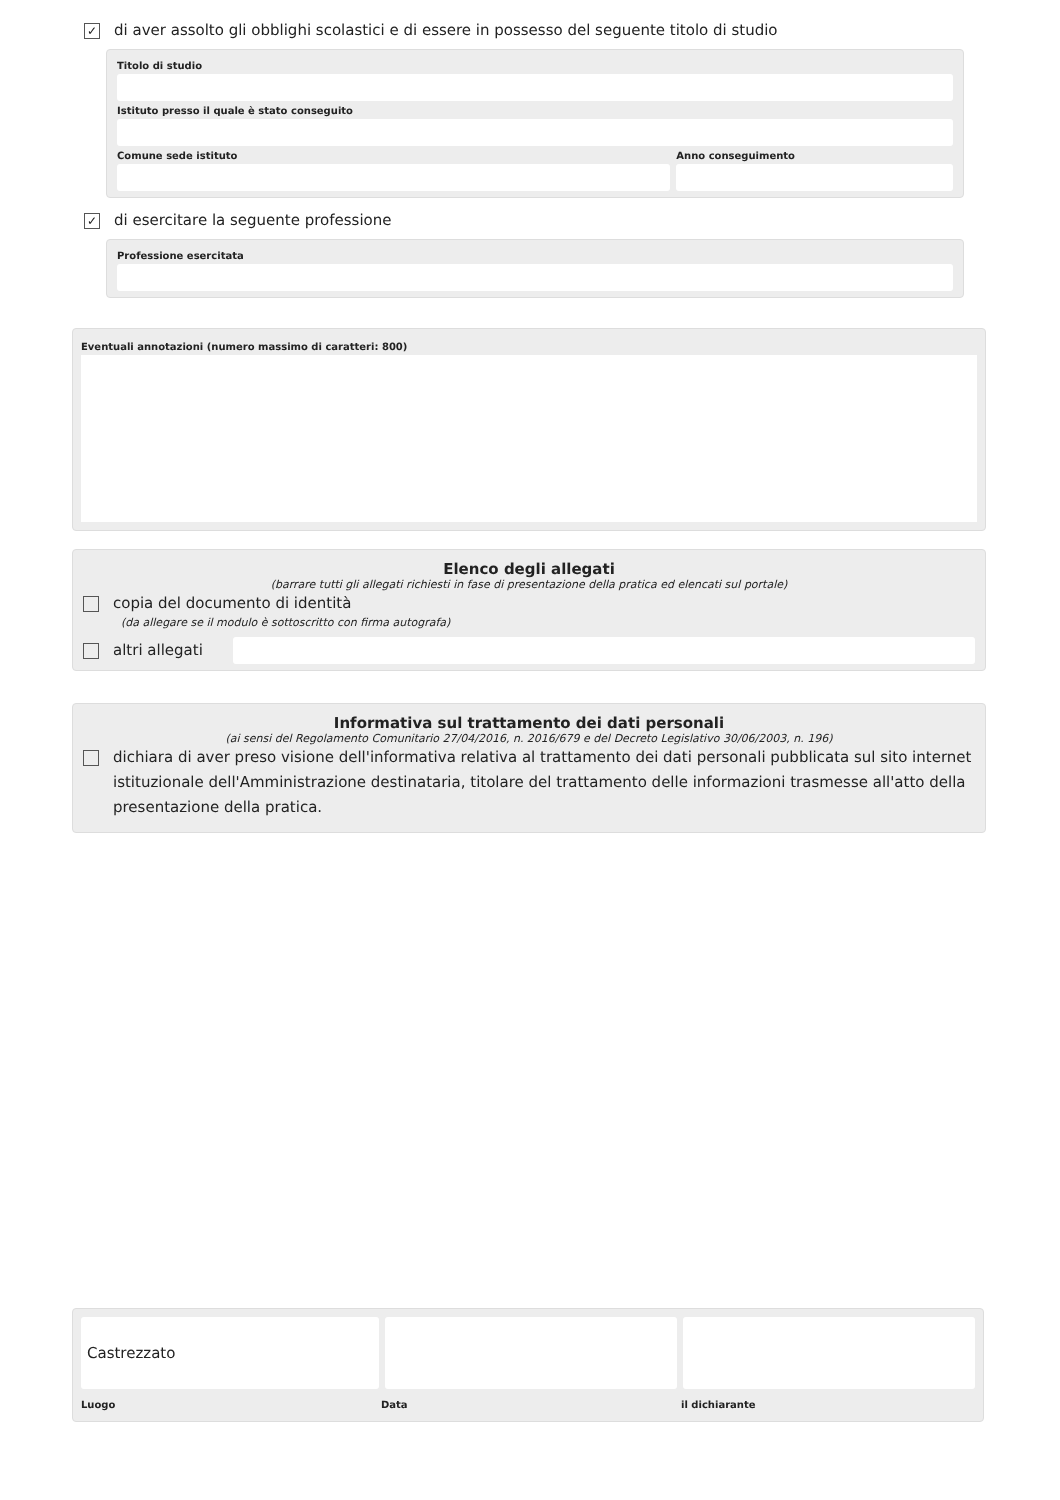✓
di aver assolto gli obblighi scolastici e di essere in possesso del seguente titolo di studio
Titolo di studio
Istituto presso il quale è stato conseguito
Comune sede istituto Anno conseguimento
✓
di esercitare la seguente professione
Professione esercitata
Eventuali annotazioni (numero massimo di caratteri: 800)
Elenco degli allegati
(barrare tutti gli allegati richiesti in fase di presentazione della pratica ed elencati sul portale)
copia del documento di identità
(da allegare se il modulo è sottoscritto con firma autografa)
altri allegati
Informativa sul trattamento dei dati personali
(ai sensi del Regolamento Comunitario 27/04/2016, n. 2016/679 e del Decreto Legislativo 30/06/2003, n. 196)
dichiara di aver preso visione dell'informativa relativa al trattamento dei dati personali pubblicata sul sito internet istituzionale dell'Amministrazione destinataria, titolare del trattamento delle informazioni trasmesse all'atto della presentazione della pratica.
Castrezzato
Luogo Data il dichiarante